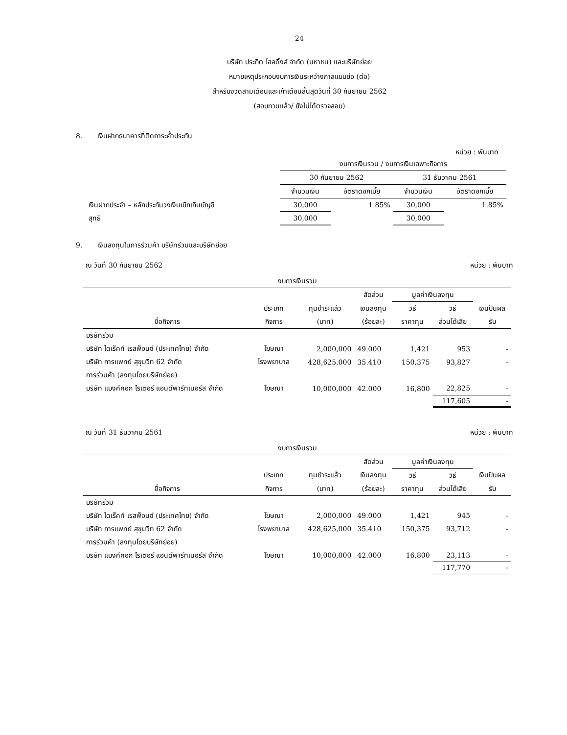24
บริษัท ประกิต โฮลดิ้งส์ จำกัด (มหาชน) และบริษัทย่อย
หมายเหตุประกอบงบการเงินระหว่างกาลแบบย่อ (ต่อ)
สำหรับงวดสามเดือนและเก้าเดือนสิ้นสุดวันที่ 30 กันยายน 2562
(สอบทานแล้ว/ ยังไม่ได้ตรวจสอบ)
8. เงินฝากธนาคารที่ติดภาระค้ำประกัน
หน่วย : พันบาท
| | งบการเงินรวม / งบการเงินเฉพาะกิจการ | | | |
| | 30 กันยายน 2562 | | 31 ธันวาคม 2561 | |
| | จำนวนเงิน | อัตราดอกเบี้ย | จำนวนเงิน | อัตราดอกเบี้ย |
| เงินฝากประจำ – หลักประกันวงเงินเบิกเกินบัญชี | 30,000 | 1.85% | 30,000 | 1.85% |
| สุทธิ | 30,000 | | 30,000 | |
9. เงินลงทุนในการร่วมค้า บริษัทร่วมและบริษัทย่อย
ณ วันที่ 30 กันยายน 2562 หน่วย : พันบาท
| งบการเงินรวม | | | | | | |
| | | | สัดส่วน | มูลค่าเงินลงทุน | | |
| | ประเภท | ทุนชำระแล้ว | เงินลงทุน | วิธี | วิธี | เงินปันผล |
| ชื่อกิจการ | กิจการ | (บาท) | (ร้อยละ) | ราคาทุน | ส่วนได้เสีย | รับ |
| บริษัทร่วม | | | | | | |
| บริษัท ไดเร็คท์ เรสพ็อนซ์ (ประเทศไทย) จำกัด | โฆษณา | 2,000,000 | 49.000 | 1,421 | 953 | - |
| บริษัท การแพทย์ สุขุมวิท 62 จำกัด | โรงพยาบาล | 428,625,000 | 35.410 | 150,375 | 93,827 | - |
| การร่วมค้า (ลงทุนโดยบริษัทย่อย) | | | | | | |
| บริษัท แบงค์คอก ไรเตอร์ แอนด์พาร์ทเนอร์ส จำกัด | โฆษณา | 10,000,000 | 42.000 | 16,800 | 22,825 | - |
| | | | | | 117,605 | - |
ณ วันที่ 31 ธันวาคม 2561 หน่วย : พันบาท
| งบการเงินรวม | | | | | | |
| | | | สัดส่วน | มูลค่าเงินลงทุน | | |
| | ประเภท | ทุนชำระแล้ว | เงินลงทุน | วิธี | วิธี | เงินปันผล |
| ชื่อกิจการ | กิจการ | (บาท) | (ร้อยละ) | ราคาทุน | ส่วนได้เสีย | รับ |
| บริษัทร่วม | | | | | | |
| บริษัท ไดเร็คท์ เรสพ็อนซ์ (ประเทศไทย) จำกัด | โฆษณา | 2,000,000 | 49.000 | 1,421 | 945 | - |
| บริษัท การแพทย์ สุขุมวิท 62 จำกัด | โรงพยาบาล | 428,625,000 | 35.410 | 150,375 | 93,712 | - |
| การร่วมค้า (ลงทุนโดยบริษัทย่อย) | | | | | | |
| บริษัท แบงค์คอก ไรเตอร์ แอนด์พาร์ทเนอร์ส จำกัด | โฆษณา | 10,000,000 | 42.000 | 16,800 | 23,113 | - |
| | | | | | 117,770 | - |